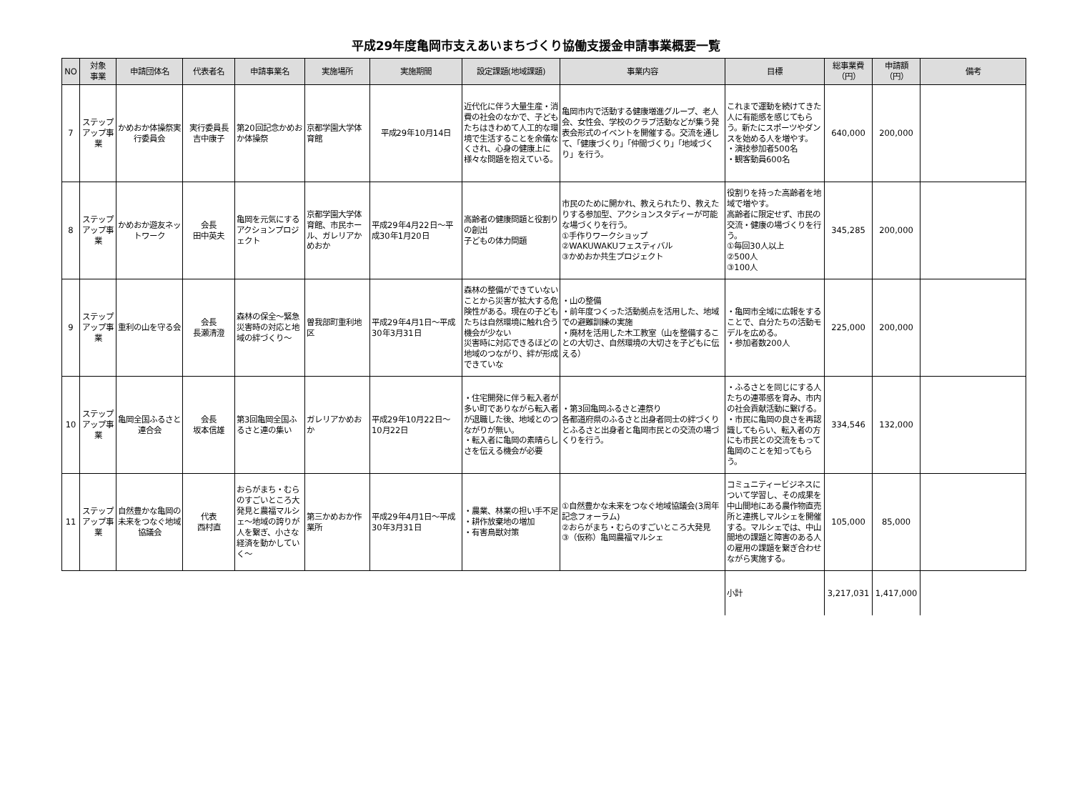平成29年度亀岡市支えあいまちづくり協働支援金申請事業概要一覧
| NO | 対象 事業 | 申請団体名 | 代表者名 | 申請事業名 | 実施場所 | 実施期間 | 設定課題(地域課題) | 事業内容 | 目標 | 総事業費 （円） | 申請額 （円） | 備考 |
| --- | --- | --- | --- | --- | --- | --- | --- | --- | --- | --- | --- | --- |
| 7 | ステップアップ事業 | かめおか体操祭実行委員会 | 実行委員長 吉中康子 | 第20回記念かめおか体操祭 | 京都学園大学体育館 | 平成29年10月14日 | 近代化に伴う大量生産・消費の社会のなかで、子どもたちはきわめて人工的な環境で生活することを余儀なくされ、心身の健康上に様々な問題を抱えている。 | 亀岡市内で活動する健康増進グループ、老人会、女性会、学校のクラブ活動などが集う発表会形式のイベントを開催する。交流を通して、「健康づくり」「仲間づくり」「地域づくり」を行う。 | これまで運動を続けてきた人に有能感を感じてもらう。新たにスポーツやダンスを始める人を増やす。 ・演技参加者500名 ・観客動員600名 | 640,000 | 200,000 | |
| 8 | ステップアップ事業 | かめおか遊友ネットワーク | 会長 田中英夫 | 亀岡を元気にするアクションプロジェクト | 京都学園大学体育館、市民ホール、ガレリアかめおか | 平成29年4月22日～平成30年1月20日 | 高齢者の健康問題と役割りの創出 子どもの体力問題 | 市民のために開かれ、教えられたり、教えたりする参加型、アクションスタディーが可能な場づくりを行う。 ①手作りワークショップ ②WAKUWAKUフェスティバル ③かめおか共生プロジェクト | 役割りを持った高齢者を地域で増やす。 高齢者に限定せず、市民の交流・健康の場づくりを行う。 ①毎回30人以上 ②500人 ③100人 | 345,285 | 200,000 | |
| 9 | ステップアップ事業 | 重利の山を守る会 | 会長 長瀬清澄 | 森林の保全～緊急災害時の対応と地域の絆づくり～ | 曽我部町重利地区 | 平成29年4月1日～平成30年3月31日 | 森林の整備ができていないことから災害が拡大する危険性がある。現在の子どもたちは自然環境に触れ合う機会が少ない 災害時に対応できるほどの地域のつながり、絆が形成できていな | ・山の整備 ・前年度つくった活動拠点を活用した、地域での避難訓練の実施 ・廃材を活用した木工教室（山を整備することの大切さ、自然環境の大切さを子どもに伝える） | ・亀岡市全域に広報をすることで、自分たちの活動モデルを広める。 ・参加者数200人 | 225,000 | 200,000 | |
| 10 | ステップアップ事業 | 亀岡全国ふるさと連合会 | 会長 坂本信雄 | 第3回亀岡全国ふるさと連の集い | ガレリアかめおか | 平成29年10月22日～10月22日 | ・住宅開発に伴う転入者が多い町でありながら転入者が退職した後、地域とのつながりが無い。 ・転入者に亀岡の素晴らしさを伝える機会が必要 | ・第3回亀岡ふるさと連祭り 各都道府県のふるさと出身者同士の絆づくりとふるさと出身者と亀岡市民との交流の場づくりを行う。 | ・ふるさとを同じにする人たちの連帯感を育み、市内の社会貢献活動に繋げる。 ・市民に亀岡の良さを再認識してもらい、転入者の方にも市民との交流をもって亀岡のことを知ってもらう。 | 334,546 | 132,000 | |
| 11 | ステップアップ事業 | 自然豊かな亀岡の未来をつなぐ地域協議会 | 代表 西村直 | おらがまち・むらのすごいところ大発見と農福マルシェ～地域の誇りが人を繋ぎ、小さな経済を動かしていく～ | 第三かめおか作業所 | 平成29年4月1日～平成30年3月31日 | ・農業、林業の担い手不足 ・耕作放棄地の増加 ・有害鳥獣対策 | ①自然豊かな未来をつなぐ地域協議会(3周年記念フォーラム) ②おらがまち・むらのすごいところ大発見 ③（仮称）亀岡農福マルシェ | コミュニティービジネスについて学習し、その成果を中山間地にある農作物直売所と連携しマルシェを開催する。マルシェでは、中山間地の課題と障害のある人の雇用の課題を繋ぎ合わせながら実施する。 | 105,000 | 85,000 | |
| | | | | | | | | | 小計 | 3,217,031 | 1,417,000 | |